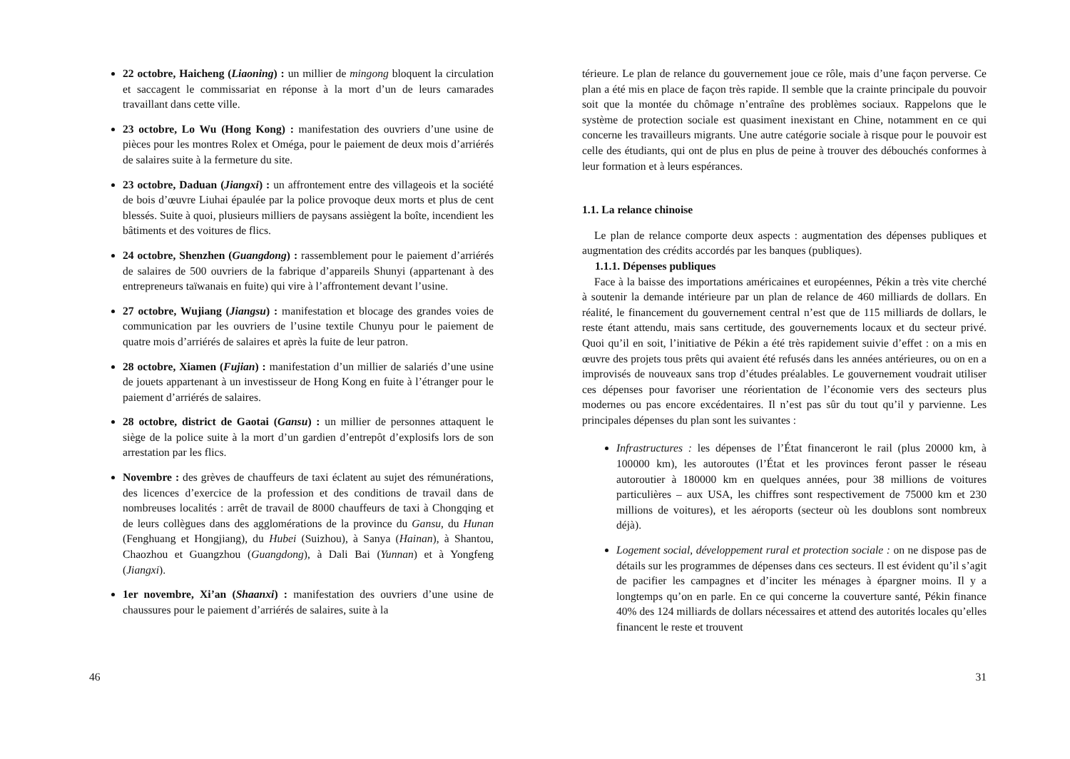22 octobre, Haicheng (Liaoning) : un millier de mingong bloquent la circulation et saccagent le commissariat en réponse à la mort d’un de leurs camarades travaillant dans cette ville.
23 octobre, Lo Wu (Hong Kong) : manifestation des ouvriers d’une usine de pièces pour les montres Rolex et Oméga, pour le paiement de deux mois d’arriérés de salaires suite à la fermeture du site.
23 octobre, Daduan (Jiangxi) : un affrontement entre des villageois et la société de bois d’œuvre Liuhai épaulée par la police provoque deux morts et plus de cent blessés. Suite à quoi, plusieurs milliers de paysans assiègent la boîte, incendient les bâtiments et des voitures de flics.
24 octobre, Shenzhen (Guangdong) : rassemblement pour le paiement d’arriérés de salaires de 500 ouvriers de la fabrique d’appareils Shunyi (appartenant à des entrepreneurs taïwanais en fuite) qui vire à l’affrontement devant l’usine.
27 octobre, Wujiang (Jiangsu) : manifestation et blocage des grandes voies de communication par les ouvriers de l’usine textile Chunyu pour le paiement de quatre mois d’arriérés de salaires et après la fuite de leur patron.
28 octobre, Xiamen (Fujian) : manifestation d’un millier de salariés d’une usine de jouets appartenant à un investisseur de Hong Kong en fuite à l’étranger pour le paiement d’arriérés de salaires.
28 octobre, district de Gaotai (Gansu) : un millier de personnes attaquent le siège de la police suite à la mort d’un gardien d’entrepôt d’explosifs lors de son arrestation par les flics.
Novembre : des grèves de chauffeurs de taxi éclatent au sujet des rémunérations, des licences d’exercice de la profession et des conditions de travail dans de nombreuses localités : arrêt de travail de 8000 chauffeurs de taxi à Chongqing et de leurs collègues dans des agglomérations de la province du Gansu, du Hunan (Fenghuang et Hongjiang), du Hubei (Suizhou), à Sanya (Hainan), à Shantou, Chaozhou et Guangzhou (Guangdong), à Dali Bai (Yunnan) et à Yongfeng (Jiangxi).
1er novembre, Xi’an (Shaanxi) : manifestation des ouvriers d’une usine de chaussures pour le paiement d’arriérés de salaires, suite à la
46
térieure. Le plan de relance du gouvernement joue ce rôle, mais d’une façon perverse. Ce plan a été mis en place de façon très rapide. Il semble que la crainte principale du pouvoir soit que la montée du chômage n’entraîne des problèmes sociaux. Rappelons que le système de protection sociale est quasiment inexistant en Chine, notamment en ce qui concerne les travailleurs migrants. Une autre catégorie sociale à risque pour le pouvoir est celle des étudiants, qui ont de plus en plus de peine à trouver des débouchés conformes à leur formation et à leurs espérances.
1.1. La relance chinoise
Le plan de relance comporte deux aspects : augmentation des dépenses publiques et augmentation des crédits accordés par les banques (publiques).
1.1.1. Dépenses publiques
Face à la baisse des importations américaines et européennes, Pékin a très vite cherché à soutenir la demande intérieure par un plan de relance de 460 milliards de dollars. En réalité, le financement du gouvernement central n’est que de 115 milliards de dollars, le reste étant attendu, mais sans certitude, des gouvernements locaux et du secteur privé. Quoi qu’il en soit, l’initiative de Pékin a été très rapidement suivie d’effet : on a mis en œuvre des projets tous prêts qui avaient été refusés dans les années antérieures, ou on en a improvisés de nouveaux sans trop d’études préalables. Le gouvernement voudrait utiliser ces dépenses pour favoriser une réorientation de l’économie vers des secteurs plus modernes ou pas encore excédentaires. Il n’est pas sûr du tout qu’il y parvienne. Les principales dépenses du plan sont les suivantes :
Infrastructures : les dépenses de l’État financeront le rail (plus 20000 km, à 100000 km), les autoroutes (l’État et les provinces feront passer le réseau autoroutier à 180000 km en quelques années, pour 38 millions de voitures particulières – aux USA, les chiffres sont respectivement de 75000 km et 230 millions de voitures), et les aéroports (secteur où les doublons sont nombreux déjà).
Logement social, développement rural et protection sociale : on ne dispose pas de détails sur les programmes de dépenses dans ces secteurs. Il est évident qu’il s’agit de pacifier les campagnes et d’inciter les ménages à épargner moins. Il y a longtemps qu’on en parle. En ce qui concerne la couverture santé, Pékin finance 40% des 124 milliards de dollars nécessaires et attend des autorités locales qu’elles financent le reste et trouvent
31